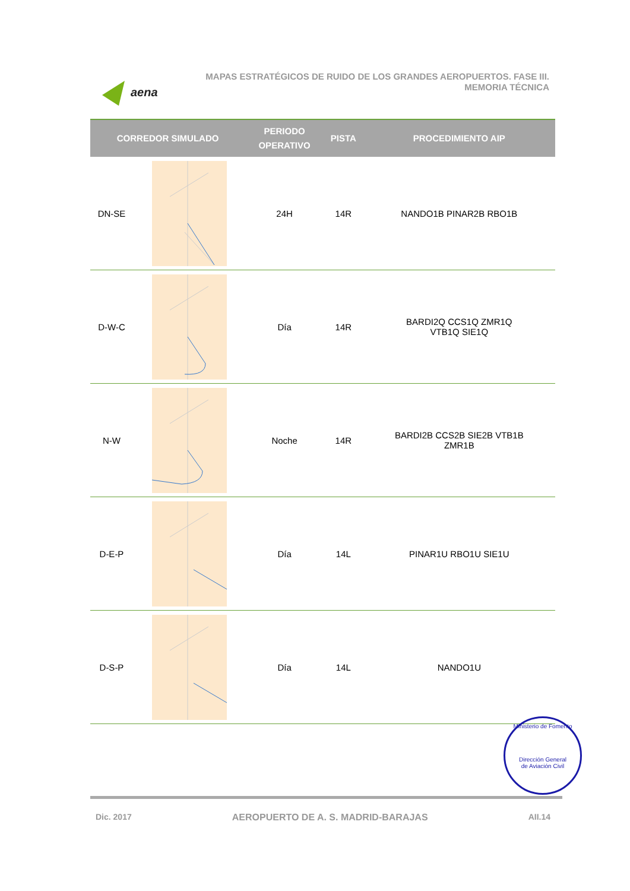aena
MAPAS ESTRATÉGICOS DE RUIDO DE LOS GRANDES AEROPUERTOS. FASE III.
MEMORIA TÉCNICA
| CORREDOR SIMULADO | | PERIODO OPERATIVO | PISTA | PROCEDIMIENTO AIP |
| --- | --- | --- | --- | --- |
| DN-SE | | 24H | 14R | NANDO1B PINAR2B RBO1B |
| D-W-C | | Día | 14R | BARDI2Q CCS1Q ZMR1Q VTB1Q SIE1Q |
| N-W | | Noche | 14R | BARDI2B CCS2B SIE2B VTB1B ZMR1B |
| D-E-P | | Día | 14L | PINAR1U RBO1U SIE1U |
| D-S-P | | Día | 14L | NANDO1U |
Ministerio de Fomento
Dirección General
de Aviación Civil
Dic. 2017 AEROPUERTO DE A. S. MADRID-BARAJAS AII.14